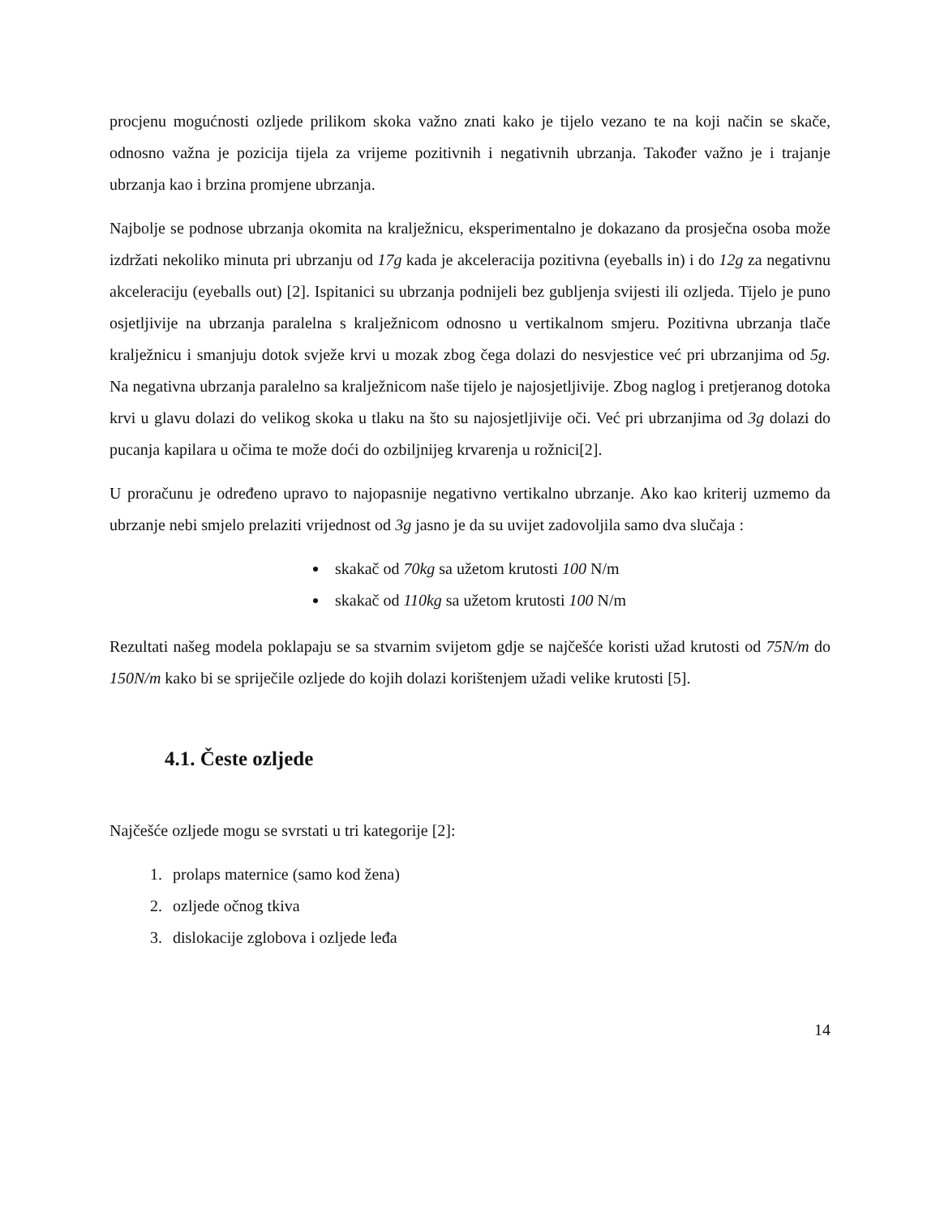procjenu mogućnosti ozljede prilikom skoka važno znati kako je tijelo vezano te na koji način se skače, odnosno važna je pozicija tijela za vrijeme pozitivnih i negativnih ubrzanja. Također važno je i trajanje ubrzanja kao i brzina promjene ubrzanja.
Najbolje se podnose ubrzanja okomita na kralježnicu, eksperimentalno je dokazano da prosječna osoba može izdržati nekoliko minuta pri ubrzanju od 17g kada je akceleracija pozitivna (eyeballs in) i do 12g za negativnu akceleraciju (eyeballs out) [2]. Ispitanici su ubrzanja podnijeli bez gubljenja svijesti ili ozljeda. Tijelo je puno osjetljivije na ubrzanja paralelna s kralježnicom odnosno u vertikalnom smjeru. Pozitivna ubrzanja tlače kralježnicu i smanjuju dotok svježe krvi u mozak zbog čega dolazi do nesvjestice već pri ubrzanjima od 5g. Na negativna ubrzanja paralelno sa kralježnicom naše tijelo je najosjetljivije. Zbog naglog i pretjeranog dotoka krvi u glavu dolazi do velikog skoka u tlaku na što su najosjetljivije oči. Već pri ubrzanjima od 3g dolazi do pucanja kapilara u očima te može doći do ozbiljnijeg krvarenja u rožnici[2].
U proračunu je određeno upravo to najopasnije negativno vertikalno ubrzanje. Ako kao kriterij uzmemo da ubrzanje nebi smjelo prelaziti vrijednost od 3g jasno je da su uvijet zadovoljila samo dva slučaja :
skakač od 70kg sa užetom krutosti 100 N/m
skakač od 110kg sa užetom krutosti 100 N/m
Rezultati našeg modela poklapaju se sa stvarnim svijetom gdje se najčešće koristi užad krutosti od 75N/m do 150N/m kako bi se spriječile ozljede do kojih dolazi korištenjem užadi velike krutosti [5].
4.1. Česte ozljede
Najčešće ozljede mogu se svrstati u tri kategorije [2]:
1. prolaps maternice (samo kod žena)
2. ozljede očnog tkiva
3. dislokacije zglobova i ozljede leđa
14